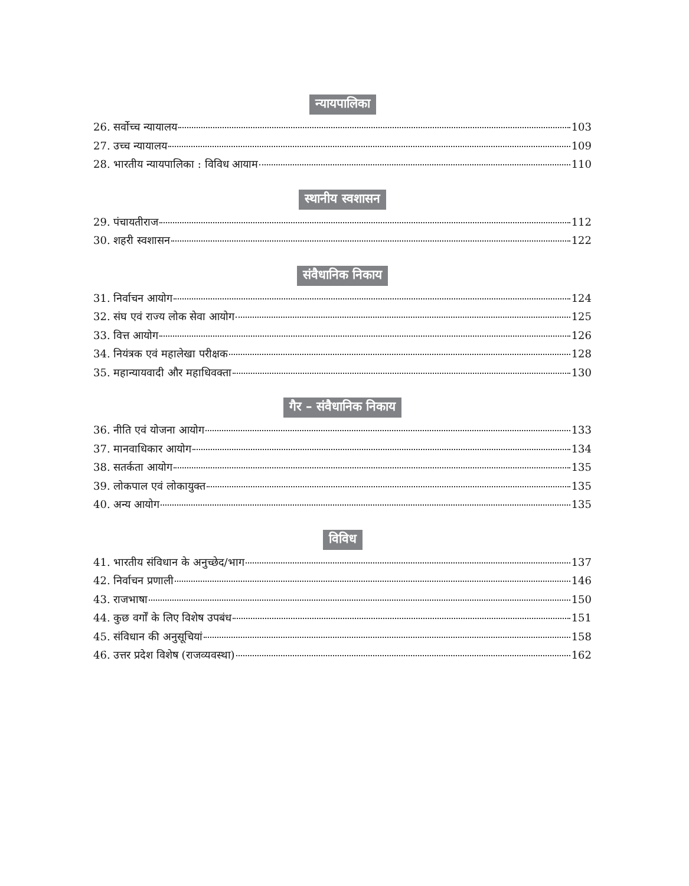न्यायपालिका
26. सर्वोच्च न्यायालय 103
27. उच्च न्यायालय 109
28. भारतीय न्यायपालिका : विविध आयाम 110
स्थानीय स्वशासन
29. पंचायतीराज 112
30. शहरी स्वशासन 122
संवैधानिक निकाय
31. निर्वाचन आयोग 124
32. संघ एवं राज्य लोक सेवा आयोग 125
33. वित्त आयोग 126
34. नियंत्रक एवं महालेखा परीक्षक 128
35. महान्यायवादी और महाधिवक्ता 130
गैर – संवैधानिक निकाय
36. नीति एवं योजना आयोग 133
37. मानवाधिकार आयोग 134
38. सतर्कता आयोग 135
39. लोकपाल एवं लोकायुक्त 135
40. अन्य आयोग 135
विविध
41. भारतीय संविधान के अनुच्छेद/भाग 137
42. निर्वाचन प्रणाली 146
43. राजभाषा 150
44. कुछ वर्गों के लिए विशेष उपबंध 151
45. संविधान की अनुसूचियां 158
46. उत्तर प्रदेश विशेष (राजव्यवस्था) 162